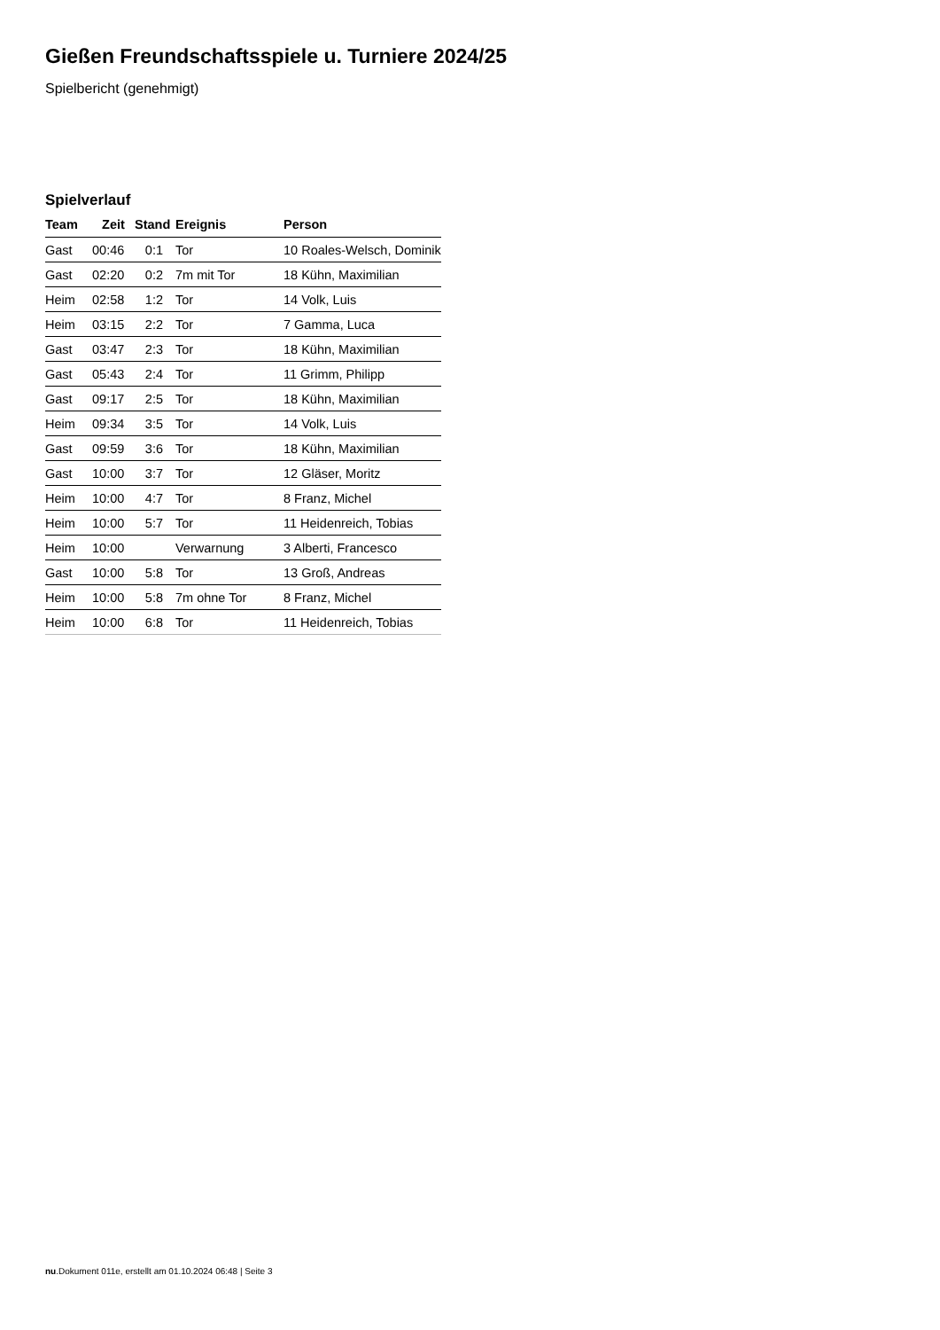Gießen Freundschaftsspiele u. Turniere 2024/25
Spielbericht (genehmigt)
Spielverlauf
| Team | Zeit | Stand | Ereignis | Person |
| --- | --- | --- | --- | --- |
| Gast | 00:46 | 0:1 | Tor | 10 Roales-Welsch, Dominik |
| Gast | 02:20 | 0:2 | 7m mit Tor | 18 Kühn, Maximilian |
| Heim | 02:58 | 1:2 | Tor | 14 Volk, Luis |
| Heim | 03:15 | 2:2 | Tor | 7 Gamma, Luca |
| Gast | 03:47 | 2:3 | Tor | 18 Kühn, Maximilian |
| Gast | 05:43 | 2:4 | Tor | 11 Grimm, Philipp |
| Gast | 09:17 | 2:5 | Tor | 18 Kühn, Maximilian |
| Heim | 09:34 | 3:5 | Tor | 14 Volk, Luis |
| Gast | 09:59 | 3:6 | Tor | 18 Kühn, Maximilian |
| Gast | 10:00 | 3:7 | Tor | 12 Gläser, Moritz |
| Heim | 10:00 | 4:7 | Tor | 8 Franz, Michel |
| Heim | 10:00 | 5:7 | Tor | 11 Heidenreich, Tobias |
| Heim | 10:00 | | Verwarnung | 3 Alberti, Francesco |
| Gast | 10:00 | 5:8 | Tor | 13 Groß, Andreas |
| Heim | 10:00 | 5:8 | 7m ohne Tor | 8 Franz, Michel |
| Heim | 10:00 | 6:8 | Tor | 11 Heidenreich, Tobias |
nu.Dokument 011e, erstellt am 01.10.2024 06:48 | Seite 3